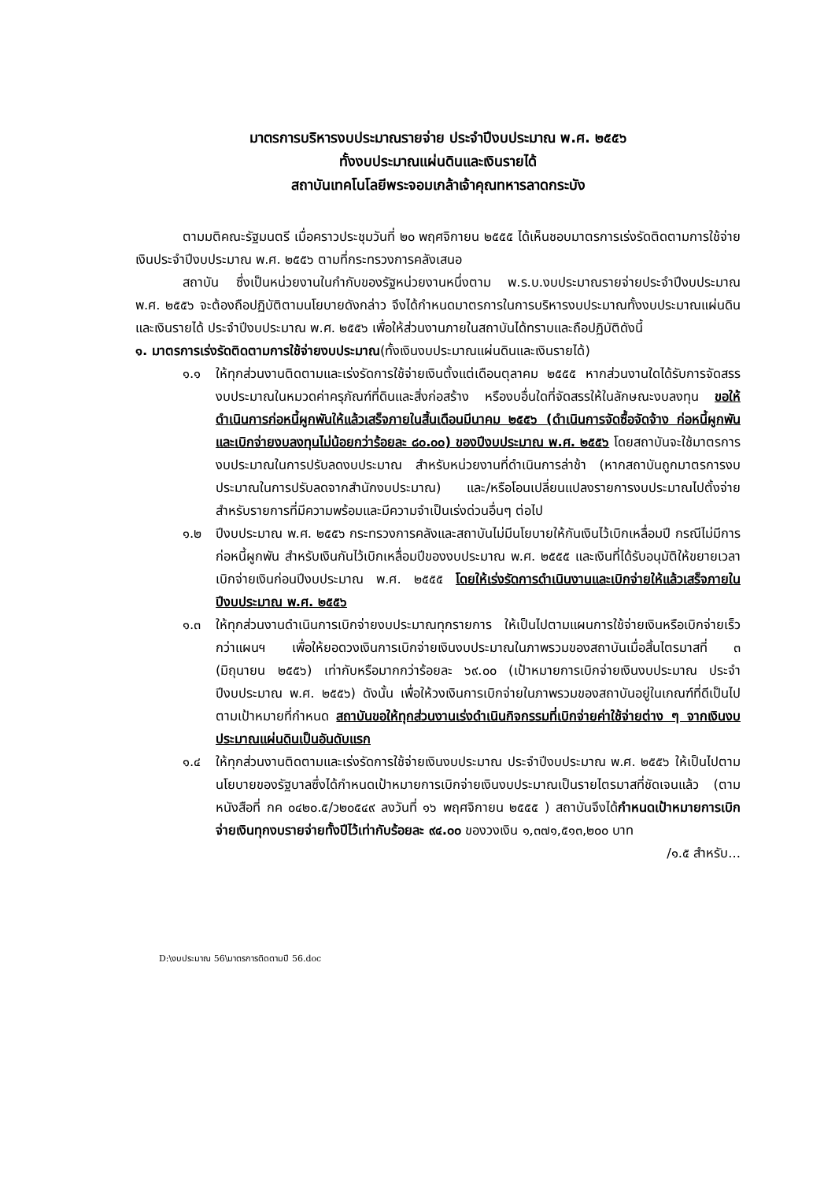มาตรการบริหารงบประมาณรายจ่าย ประจำปีงบประมาณ พ.ศ. ๒๕๕๖
ทั้งงบประมาณแผ่นดินและเงินรายได้
สถาบันเทคโนโลยีพระจอมเกล้าเจ้าคุณทหารลาดกระบัง
ตามมติคณะรัฐมนตรี เมื่อคราวประชุมวันที่ ๒๐ พฤศจิกายน ๒๕๕๕ ได้เห็นชอบมาตรการเร่งรัดติดตามการใช้จ่ายเงินประจำปีงบประมาณ พ.ศ. ๒๕๕๖ ตามที่กระทรวงการคลังเสนอ
สถาบัน ซึ่งเป็นหน่วยงานในกำกับของรัฐหน่วยงานหนึ่งตาม พ.ร.บ.งบประมาณรายจ่ายประจำปีงบประมาณ พ.ศ. ๒๕๕๖ จะต้องถือปฏิบัติตามนโยบายดังกล่าว จึงได้กำหนดมาตรการในการบริหารงบประมาณทั้งงบประมาณแผ่นดินและเงินรายได้ ประจำปีงบประมาณ พ.ศ. ๒๕๕๖ เพื่อให้ส่วนงานภายในสถาบันได้ทราบและถือปฏิบัติดังนี้
๑. มาตรการเร่งรัดติดตามการใช้จ่ายงบประมาณ(ทั้งเงินงบประมาณแผ่นดินและเงินรายได้)
๑.๑ ให้ทุกส่วนงานติดตามและเร่งรัดการใช้จ่ายเงินตั้งแต่เดือนตุลาคม ๒๕๕๕ หากส่วนงานใดได้รับการจัดสรรงบประมาณในหมวดค่าครุภัณฑ์ที่ดินและสิ่งก่อสร้าง หรืองบอื่นใดที่จัดสรรให้ในลักษณะงบลงทุน ขอให้ดำเนินการก่อหนี้ผูกพันให้แล้วเสร็จภายในสิ้นเดือนมีนาคม ๒๕๕๖ (ดำเนินการจัดซื้อจัดจ้าง ก่อหนี้ผูกพัน และเบิกจ่ายงบลงทุนไม่น้อยกว่าร้อยละ ๘๐.๐๐) ของปีงบประมาณ พ.ศ. ๒๕๕๖ โดยสถาบันจะใช้มาตรการงบประมาณในการปรับลดงบประมาณ สำหรับหน่วยงานที่ดำเนินการล่าช้า (หากสถาบันถูกมาตรการงบประมาณในการปรับลดจากสำนักงบประมาณ) และ/หรือโอนเปลี่ยนแปลงรายการงบประมาณไปตั้งจ่ายสำหรับรายการที่มีความพร้อมและมีความจำเป็นเร่งด่วนอื่นๆ ต่อไป
๑.๒ ปีงบประมาณ พ.ศ. ๒๕๕๖ กระทรวงการคลังและสถาบันไม่มีนโยบายให้กันเงินไว้เบิกเหลื่อมปี กรณีไม่มีการก่อหนี้ผูกพัน สำหรับเงินกันไว้เบิกเหลื่อมปีของงบประมาณ พ.ศ. ๒๕๕๕ และเงินที่ได้รับอนุมัติให้ขยายเวลาเบิกจ่ายเงินก่อนปีงบประมาณ พ.ศ. ๒๕๕๕ โดยให้เร่งรัดการดำเนินงานและเบิกจ่ายให้แล้วเสร็จภายในปีงบประมาณ พ.ศ. ๒๕๕๖
๑.๓ ให้ทุกส่วนงานดำเนินการเบิกจ่ายงบประมาณทุกรายการ ให้เป็นไปตามแผนการใช้จ่ายเงินหรือเบิกจ่ายเร็วกว่าแผนฯ เพื่อให้ยอดวงเงินการเบิกจ่ายเงินงบประมาณในภาพรวมของสถาบันเมื่อสิ้นไตรมาสที่ ๓ (มิถุนายน ๒๕๕๖) เท่ากับหรือมากกว่าร้อยละ ๖๙.๐๐ (เป้าหมายการเบิกจ่ายเงินงบประมาณ ประจำปีงบประมาณ พ.ศ. ๒๕๕๖) ดังนั้น เพื่อให้วงเงินการเบิกจ่ายในภาพรวมของสถาบันอยู่ในเกณฑ์ที่ดีเป็นไปตามเป้าหมายที่กำหนด สถาบันขอให้ทุกส่วนงานเร่งดำเนินกิจกรรมที่เบิกจ่ายค่าใช้จ่ายต่าง ๆ จากเงินงบประมาณแผ่นดินเป็นอันดับแรก
๑.๔ ให้ทุกส่วนงานติดตามและเร่งรัดการใช้จ่ายเงินงบประมาณ ประจำปีงบประมาณ พ.ศ. ๒๕๕๖ ให้เป็นไปตามนโยบายของรัฐบาลซึ่งได้กำหนดเป้าหมายการเบิกจ่ายเงินงบประมาณเป็นรายไตรมาสที่ชัดเจนแล้ว (ตามหนังสือที่ กค ๐๔๒๐.๕/ว๒๐๕๔๙ ลงวันที่ ๑๖ พฤศจิกายน ๒๕๕๕ ) สถาบันจึงได้กำหนดเป้าหมายการเบิกจ่ายเงินทุกงบรายจ่ายทั้งปีไว้เท่ากับร้อยละ ๙๔.๐๐ ของวงเงิน ๑,๓๗๑,๕๑๓,๒๐๐ บาท
/๑.๕ สำหรับ...
D:\งบประมาณ 56\มาตรการติดตามปี 56.doc